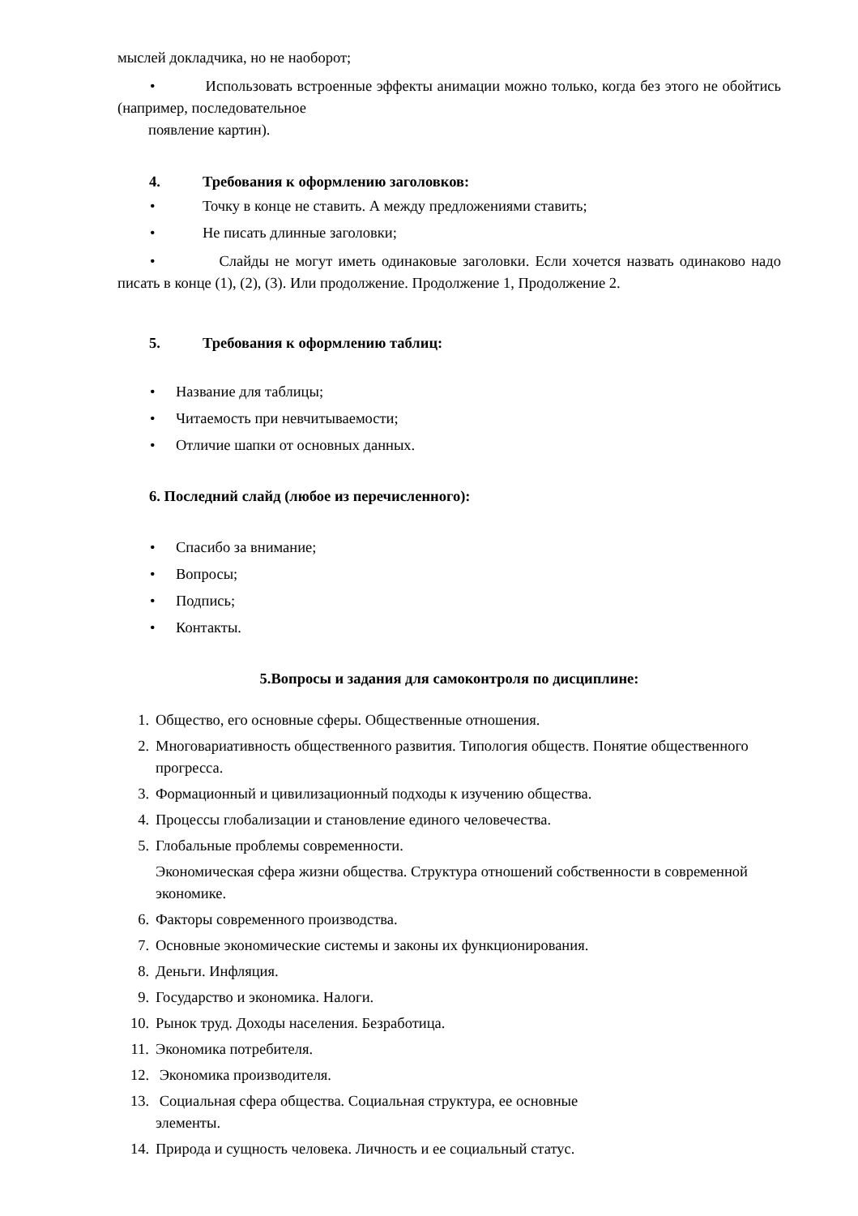мыслей докладчика, но не наоборот;
• Использовать встроенные эффекты анимации можно только, когда без этого не обойтись (например, последовательное
появление картин).
4. Требования к оформлению заголовков:
• Точку в конце не ставить. А между предложениями ставить;
• Не писать длинные заголовки;
• Слайды не могут иметь одинаковые заголовки. Если хочется назвать одинаково надо писать в конце (1), (2), (3). Или продолжение. Продолжение 1, Продолжение 2.
5. Требования к оформлению таблиц:
• Название для таблицы;
• Читаемость при невчитываемости;
• Отличие шапки от основных данных.
6. Последний слайд (любое из перечисленного):
• Спасибо за внимание;
• Вопросы;
• Подпись;
• Контакты.
5.Вопросы и задания для самоконтроля по дисциплине:
1. Общество, его основные сферы. Общественные отношения.
2. Многовариативность общественного развития. Типология обществ. Понятие общественного прогресса.
3. Формационный и цивилизационный подходы к изучению общества.
4. Процессы глобализации и становление единого человечества.
5. Глобальные проблемы современности.
Экономическая сфера жизни общества. Структура отношений собственности в современной экономике.
6. Факторы современного производства.
7. Основные экономические системы и законы их функционирования.
8. Деньги. Инфляция.
9. Государство и экономика. Налоги.
10. Рынок труд. Доходы населения. Безработица.
11. Экономика потребителя.
12. Экономика производителя.
13. Социальная сфера общества. Социальная структура, ее основные
элементы.
14. Природа и сущность человека. Личность и ее социальный статус.